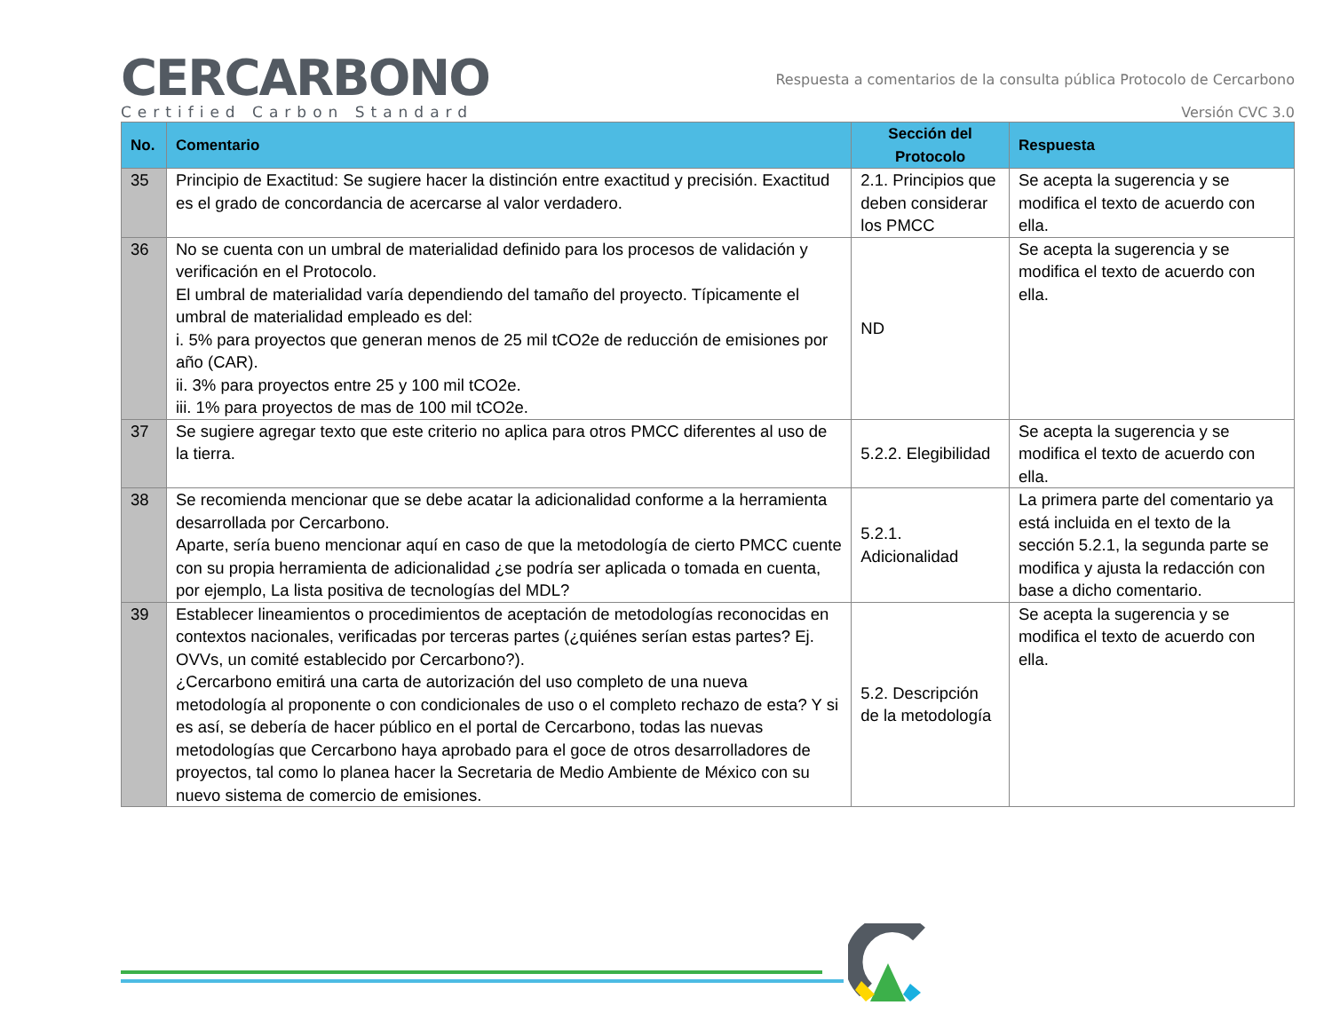CERCARBONO
Certified Carbon Standard
Respuesta a comentarios de la consulta pública Protocolo de Cercarbono
Versión CVC 3.0
| No. | Comentario | Sección del Protocolo | Respuesta |
| --- | --- | --- | --- |
| 35 | Principio de Exactitud: Se sugiere hacer la distinción entre exactitud y precisión. Exactitud es el grado de concordancia de acercarse al valor verdadero. | 2.1. Principios que deben considerar los PMCC | Se acepta la sugerencia y se modifica el texto de acuerdo con ella. |
| 36 | No se cuenta con un umbral de materialidad definido para los procesos de validación y verificación en el Protocolo. El umbral de materialidad varía dependiendo del tamaño del proyecto. Típicamente el umbral de materialidad empleado es del: i. 5% para proyectos que generan menos de 25 mil tCO2e de reducción de emisiones por año (CAR). ii. 3% para proyectos entre 25 y 100 mil tCO2e. iii. 1% para proyectos de mas de 100 mil tCO2e. | ND | Se acepta la sugerencia y se modifica el texto de acuerdo con ella. |
| 37 | Se sugiere agregar texto que este criterio no aplica para otros PMCC diferentes al uso de la tierra. | 5.2.2. Elegibilidad | Se acepta la sugerencia y se modifica el texto de acuerdo con ella. |
| 38 | Se recomienda mencionar que se debe acatar la adicionalidad conforme a la herramienta desarrollada por Cercarbono. Aparte, sería bueno mencionar aquí en caso de que la metodología de cierto PMCC cuente con su propia herramienta de adicionalidad ¿se podría ser aplicada o tomada en cuenta, por ejemplo, La lista positiva de tecnologías del MDL? | 5.2.1. Adicionalidad | La primera parte del comentario ya está incluida en el texto de la sección 5.2.1, la segunda parte se modifica y ajusta la redacción con base a dicho comentario. |
| 39 | Establecer lineamientos o procedimientos de aceptación de metodologías reconocidas en contextos nacionales, verificadas por terceras partes (¿quiénes serían estas partes? Ej. OVVs, un comité establecido por Cercarbono?). ¿Cercarbono emitirá una carta de autorización del uso completo de una nueva metodología al proponente o con condicionales de uso o el completo rechazo de esta? Y si es así, se debería de hacer público en el portal de Cercarbono, todas las nuevas metodologías que Cercarbono haya aprobado para el goce de otros desarrolladores de proyectos, tal como lo planea hacer la Secretaria de Medio Ambiente de México con su nuevo sistema de comercio de emisiones. | 5.2. Descripción de la metodología | Se acepta la sugerencia y se modifica el texto de acuerdo con ella. |